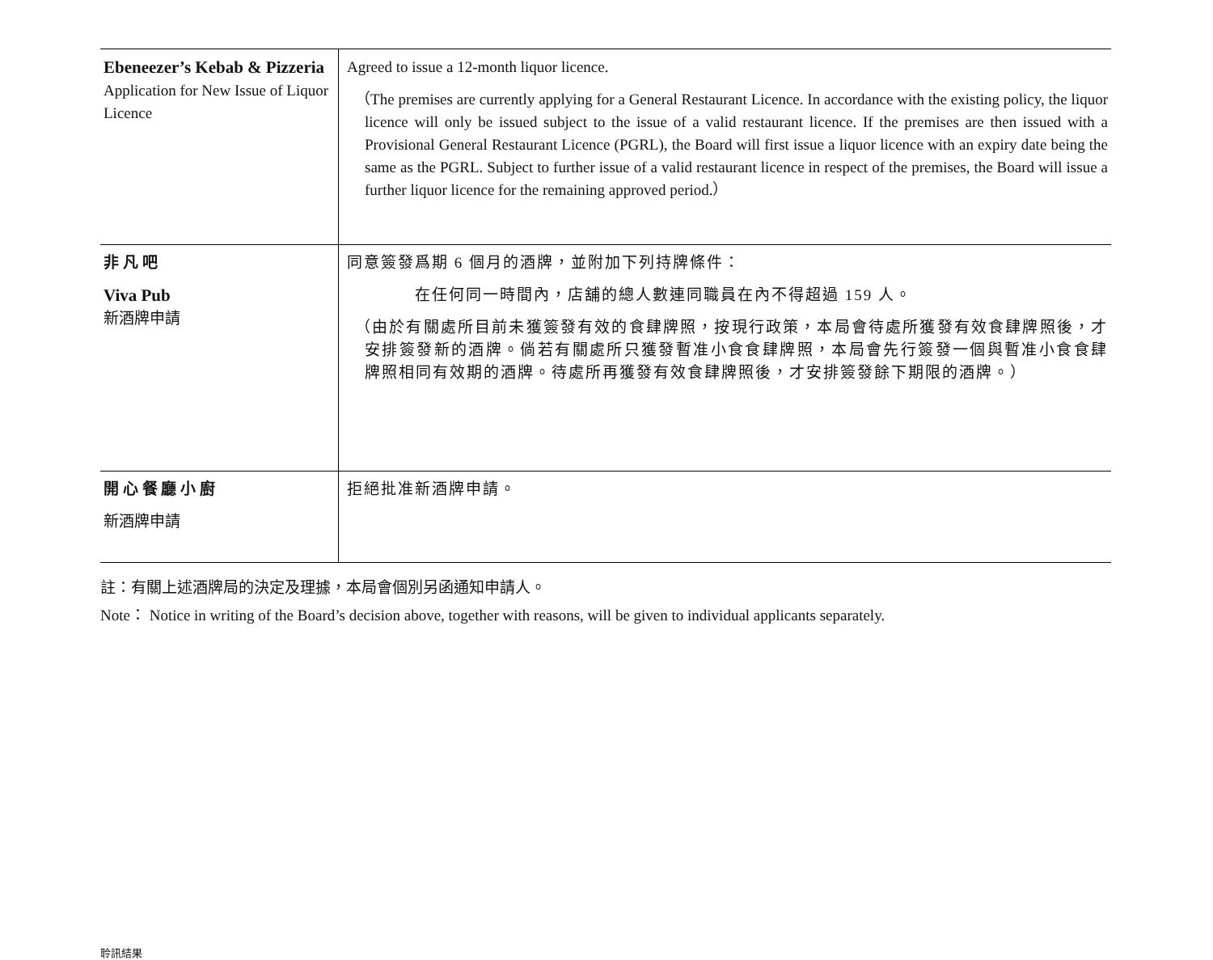| Ebeneezer’s Kebab & Pizzeria Application for New Issue of Liquor Licence | Agreed to issue a 12-month liquor licence. （The premises are currently applying for a General Restaurant Licence. In accordance with the existing policy, the liquor licence will only be issued subject to the issue of a valid restaurant licence. If the premises are then issued with a Provisional General Restaurant Licence (PGRL), the Board will first issue a liquor licence with an expiry date being the same as the PGRL. Subject to further issue of a valid restaurant licence in respect of the premises, the Board will issue a further liquor licence for the remaining approved period.） |
| 非 凡 吧 Viva Pub 新酒牌申請 | 同意簽發爲期 6 個月的酒牌，並附加下列持牌條件： 在任何同一時間內，店舖的總人數連同職員在內不得超過 159 人。 （由於有關處所目前未獲簽發有效的食肆牌照，按現行政策，本局會待處所獲發有效食肆牌照後，才安排簽發新的酒牌。倘若有關處所只獲發暫准小食食肆牌照，本局會先行簽發一個與暫准小食食肆牌照相同有效期的酒牌。待處所再獲發有效食肆牌照後，才安排簽發餘下期限的酒牌。） |
| 開 心 餐 廳 小 廚 新酒牌申請 | 拒絕批准新酒牌申請。 |
註：有關上述酒牌局的決定及理據，本局會個別另函通知申請人。
Note： Notice in writing of the Board’s decision above, together with reasons, will be given to individual applicants separately.
聆訊結果